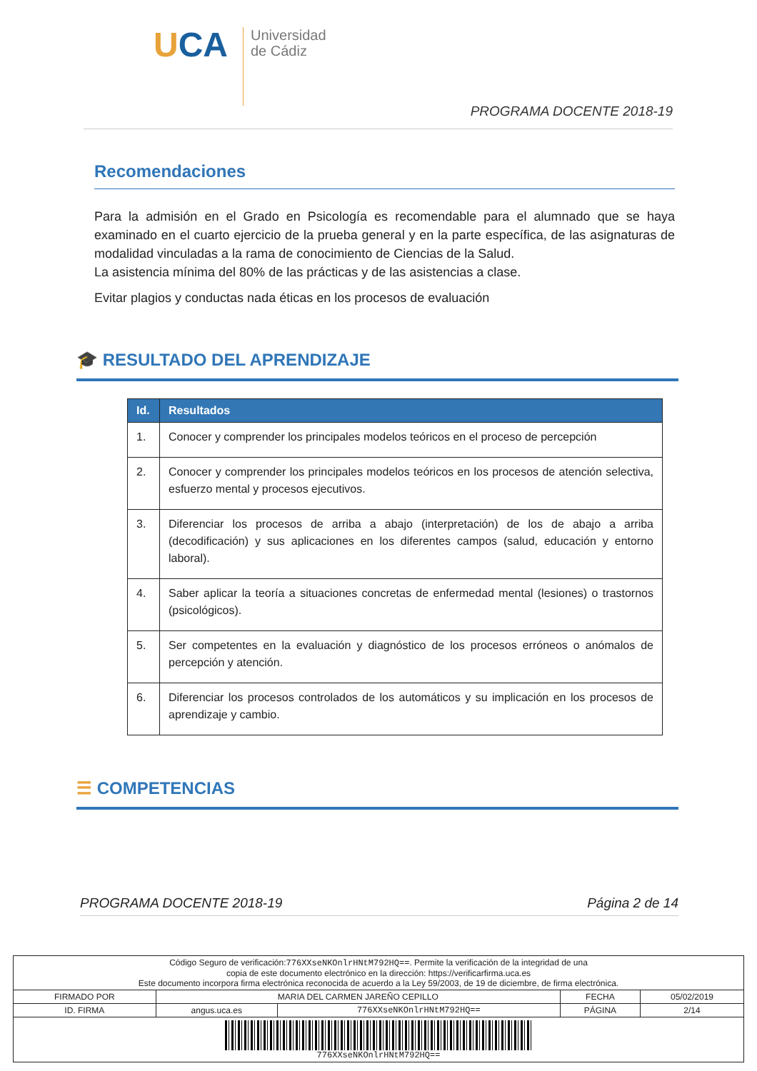UCA
Universidad
de Cádiz
PROGRAMA DOCENTE 2018-19
Recomendaciones
Para la admisión en el Grado en Psicología es recomendable para el alumnado que se haya examinado en el cuarto ejercicio de la prueba general y en la parte específica, de las asignaturas de modalidad vinculadas a la rama de conocimiento de Ciencias de la Salud.
La asistencia mínima del 80% de las prácticas y de las asistencias a clase.
Evitar plagios y conductas nada éticas en los procesos de evaluación
🎓 RESULTADO DEL APRENDIZAJE
| Id. | Resultados |
| --- | --- |
| 1. | Conocer y comprender los principales modelos teóricos en el proceso de percepción |
| 2. | Conocer y comprender los principales modelos teóricos en los procesos de atención selectiva, esfuerzo mental y procesos ejecutivos. |
| 3. | Diferenciar los procesos de arriba a abajo (interpretación) de los de abajo a arriba (decodificación) y sus aplicaciones en los diferentes campos (salud, educación y entorno laboral). |
| 4. | Saber aplicar la teoría a situaciones concretas de enfermedad mental (lesiones) o trastornos (psicológicos). |
| 5. | Ser competentes en la evaluación y diagnóstico de los procesos erróneos o anómalos de percepción y atención. |
| 6. | Diferenciar los procesos controlados de los automáticos y su implicación en los procesos de aprendizaje y cambio. |
☰ COMPETENCIAS
PROGRAMA DOCENTE 2018-19 Página 2 de 14
| Código Seguro de verificación: 776XXseNKOnlrHNtM792HQ== . Permite la verificación de la integridad de una copia de este documento electrónico en la dirección: https://verificarfirma.uca.es Este documento incorpora firma electrónica reconocida de acuerdo a la Ley 59/2003, de 19 de diciembre, de firma electrónica. | | | | |
| FIRMADO POR | MARIA DEL CARMEN JAREÑO CEPILLO | | FECHA | 05/02/2019 |
| ID. FIRMA | angus.uca.es | 776XXseNKOnlrHNtM792HQ== | PÁGINA | 2/14 |
| 776XXseNKOnlrHNtM792HQ== | | | | |